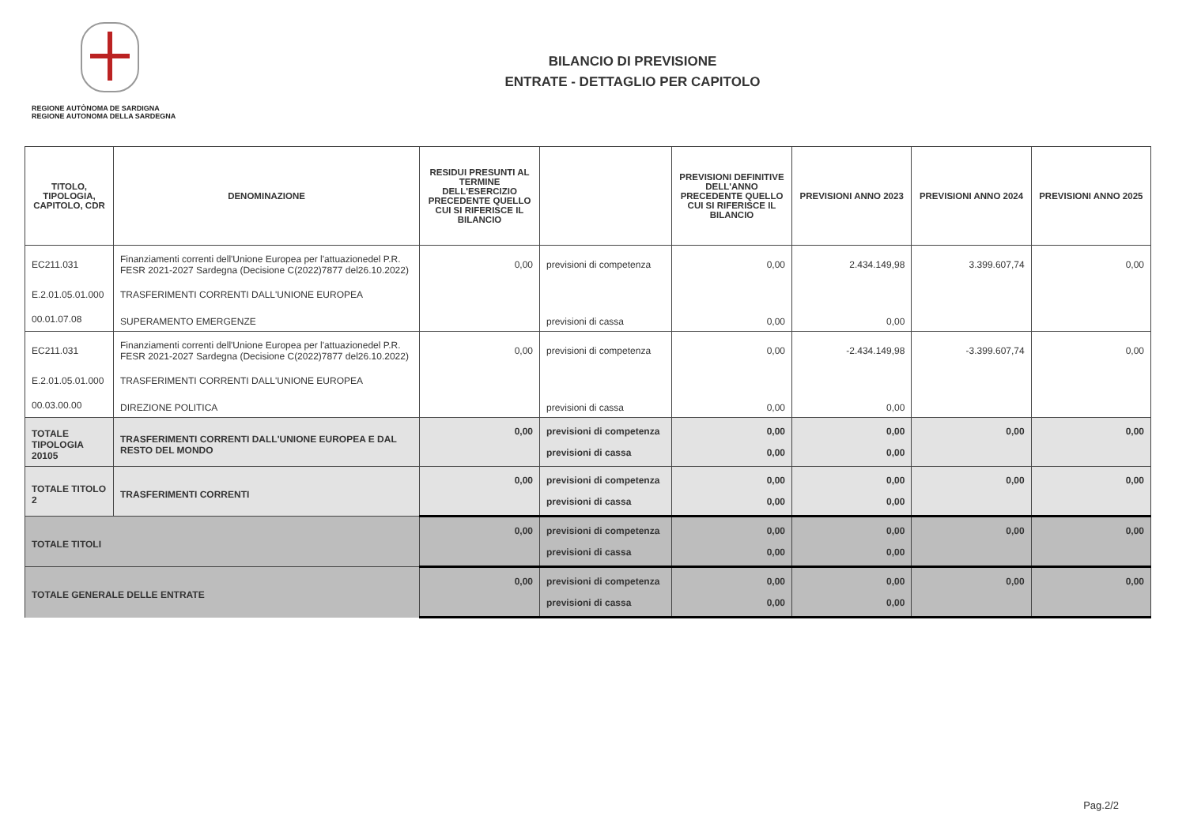REGIONE AUTÒNOMA DE SARDIGNA
REGIONE AUTONOMA DELLA SARDEGNA
BILANCIO DI PREVISIONE
ENTRATE - DETTAGLIO PER CAPITOLO
| TITOLO, TIPOLOGIA, CAPITOLO, CDR | DENOMINAZIONE | RESIDUI PRESUNTI AL TERMINE DELL'ESERCIZIO PRECEDENTE QUELLO CUI SI RIFERISCE IL BILANCIO | | PREVISIONI DEFINITIVE DELL'ANNO PRECEDENTE QUELLO CUI SI RIFERISCE IL BILANCIO | PREVISIONI ANNO 2023 | PREVISIONI ANNO 2024 | PREVISIONI ANNO 2025 |
| --- | --- | --- | --- | --- | --- | --- | --- |
| EC211.031 | Finanziamenti correnti dell'Unione Europea per l'attuazionedel P.R. FESR 2021-2027 Sardegna (Decisione C(2022)7877 del26.10.2022) | 0,00 | previsioni di competenza | 0,00 | 2.434.149,98 | 3.399.607,74 | 0,00 |
| E.2.01.05.01.000 | TRASFERIMENTI CORRENTI DALL'UNIONE EUROPEA | | | | | | |
| 00.01.07.08 | SUPERAMENTO EMERGENZE | | previsioni di cassa | 0,00 | 0,00 | | |
| EC211.031 | Finanziamenti correnti dell'Unione Europea per l'attuazionedel P.R. FESR 2021-2027 Sardegna (Decisione C(2022)7877 del26.10.2022) | 0,00 | previsioni di competenza | 0,00 | -2.434.149,98 | -3.399.607,74 | 0,00 |
| E.2.01.05.01.000 | TRASFERIMENTI CORRENTI DALL'UNIONE EUROPEA | | | | | | |
| 00.03.00.00 | DIREZIONE POLITICA | | previsioni di cassa | 0,00 | 0,00 | | |
| TOTALE TIPOLOGIA 20105 | TRASFERIMENTI CORRENTI DALL'UNIONE EUROPEA E DAL RESTO DEL MONDO | 0,00 | previsioni di competenza | 0,00 | 0,00 | 0,00 | 0,00 |
| | | | previsioni di cassa | 0,00 | 0,00 | | |
| TOTALE TITOLO 2 | TRASFERIMENTI CORRENTI | 0,00 | previsioni di competenza | 0,00 | 0,00 | 0,00 | 0,00 |
| | | | previsioni di cassa | 0,00 | 0,00 | | |
| TOTALE TITOLI | | 0,00 | previsioni di competenza | 0,00 | 0,00 | 0,00 | 0,00 |
| | | | previsioni di cassa | 0,00 | 0,00 | | |
| TOTALE GENERALE DELLE ENTRATE | | 0,00 | previsioni di competenza | 0,00 | 0,00 | 0,00 | 0,00 |
| | | | previsioni di cassa | 0,00 | 0,00 | | |
Pag.2/2